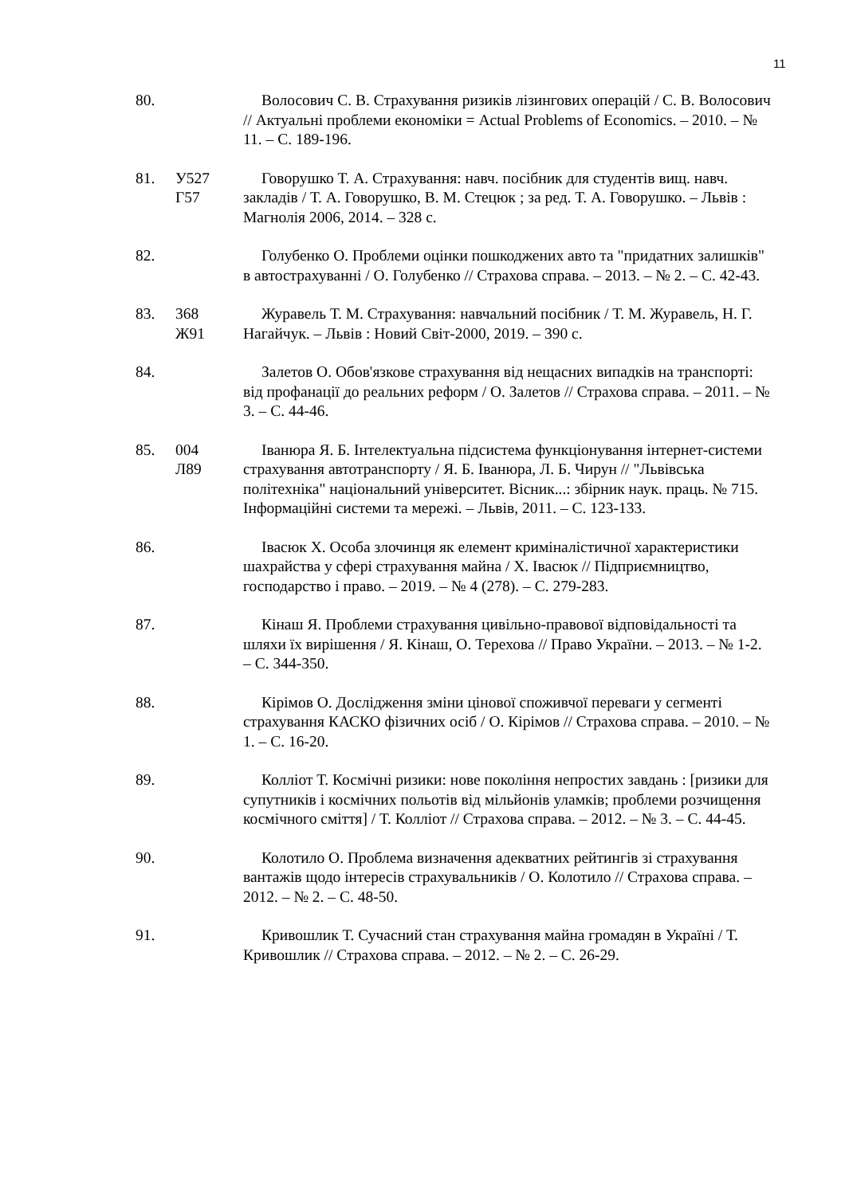11
80. Волосович С. В. Страхування ризиків лізингових операцій / С. В. Волосович // Актуальні проблеми економіки = Actual Problems of Economics. – 2010. – № 11. – С. 189-196.
81. У527
Г57
Говорушко Т. А. Страхування: навч. посібник для студентів вищ. навч. закладів / Т. А. Говорушко, В. М. Стецюк ; за ред. Т. А. Говорушко. – Львів : Магнолія 2006, 2014. – 328 с.
82. Голубенко О. Проблеми оцінки пошкоджених авто та "придатних залишків" в автострахуванні / О. Голубенко // Страхова справа. – 2013. – № 2. – С. 42-43.
83. 368
Ж91
Журавель Т. М. Страхування: навчальний посібник / Т. М. Журавель, Н. Г. Нагайчук. – Львів : Новий Світ-2000, 2019. – 390 с.
84. Залетов О. Обов'язкове страхування від нещасних випадків на транспорті: від профанації до реальних реформ / О. Залетов // Страхова справа. – 2011. – № 3. – С. 44-46.
85. 004
Л89
Іванюра Я. Б. Інтелектуальна підсистема функціонування інтернет-системи страхування автотранспорту / Я. Б. Іванюра, Л. Б. Чирун // "Львівська політехніка" національний університет. Вісник...: збірник наук. праць. № 715. Інформаційні системи та мережі. – Львів, 2011. – С. 123-133.
86. Івасюк Х. Особа злочинця як елемент криміналістичної характеристики шахрайства у сфері страхування майна / Х. Івасюк // Підприємництво, господарство і право. – 2019. – № 4 (278). – С. 279-283.
87. Кінаш Я. Проблеми страхування цивільно-правової відповідальності та шляхи їх вирішення / Я. Кінаш, О. Терехова // Право України. – 2013. – № 1-2. – С. 344-350.
88. Кірімов О. Дослідження зміни цінової споживчої переваги у сегменті страхування КАСКО фізичних осіб / О. Кірімов // Страхова справа. – 2010. – № 1. – С. 16-20.
89. Колліот Т. Космічні ризики: нове покоління непростих завдань : [ризики для супутників і космічних польотів від мільйонів уламків; проблеми розчищення космічного сміття] / Т. Колліот // Страхова справа. – 2012. – № 3. – С. 44-45.
90. Колотило О. Проблема визначення адекватних рейтингів зі страхування вантажів щодо інтересів страхувальників / О. Колотило // Страхова справа. – 2012. – № 2. – С. 48-50.
91. Кривошлик Т. Сучасний стан страхування майна громадян в Україні / Т. Кривошлик // Страхова справа. – 2012. – № 2. – С. 26-29.